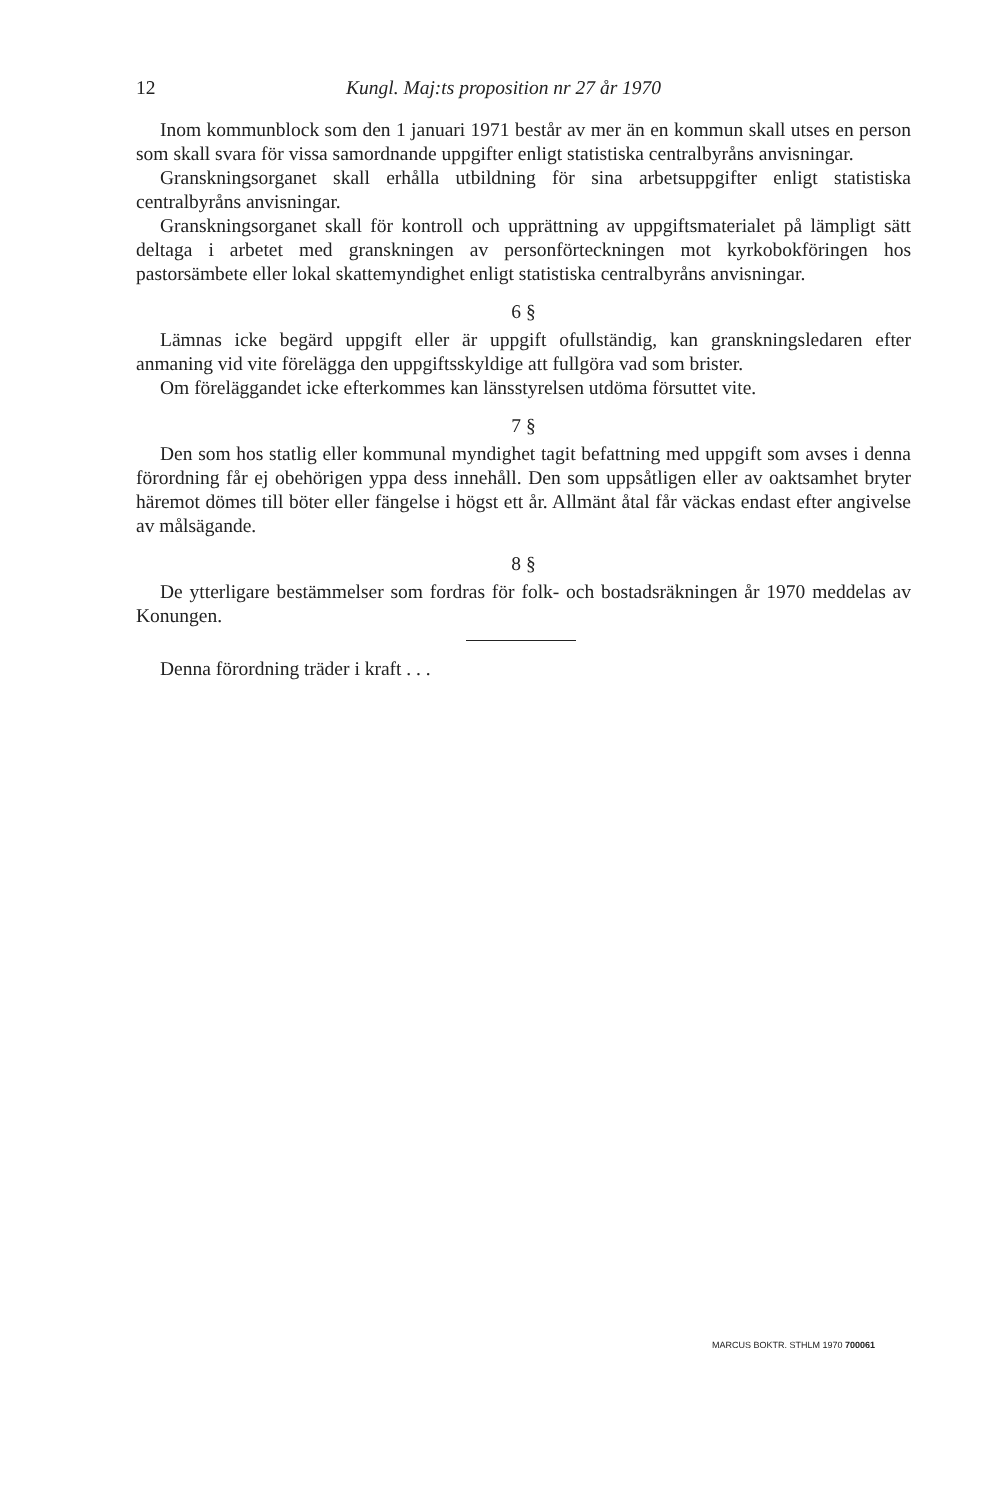12 Kungl. Maj:ts proposition nr 27 år 1970
Inom kommunblock som den 1 januari 1971 består av mer än en kommun skall utses en person som skall svara för vissa samordnande uppgifter enligt statistiska centralbyråns anvisningar.
Granskningsorganet skall erhålla utbildning för sina arbetsuppgifter enligt statistiska centralbyråns anvisningar.
Granskningsorganet skall för kontroll och upprättning av uppgiftsmaterialet på lämpligt sätt deltaga i arbetet med granskningen av personförteckningen mot kyrkobokföringen hos pastorsämbete eller lokal skattemyndighet enligt statistiska centralbyråns anvisningar.
6 §
Lämnas icke begärd uppgift eller är uppgift ofullständig, kan granskningsledaren efter anmaning vid vite förelägga den uppgiftsskyldige att fullgöra vad som brister.
Om föreläggandet icke efterkommes kan länsstyrelsen utdöma försuttet vite.
7 §
Den som hos statlig eller kommunal myndighet tagit befattning med uppgift som avses i denna förordning får ej obehörigen yppa dess innehåll. Den som uppsåtligen eller av oaktsamhet bryter häremot dömes till böter eller fängelse i högst ett år. Allmänt åtal får väckas endast efter angivelse av målsägande.
8 §
De ytterligare bestämmelser som fordras för folk- och bostadsräkningen år 1970 meddelas av Konungen.
Denna förordning träder i kraft . . .
MARCUS BOKTR. STHLM 1970 700061